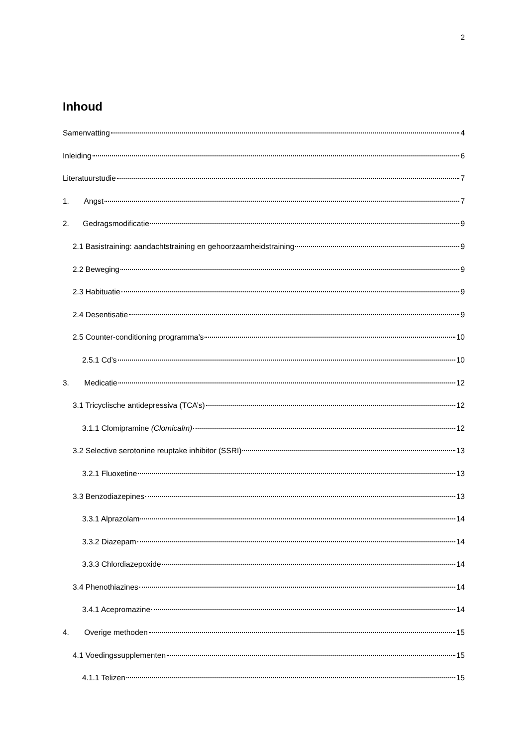2
Inhoud
Samenvatting 4
Inleiding 6
Literatuurstudie 7
1. Angst 7
2. Gedragsmodificatie 9
2.1 Basistraining: aandachtstraining en gehoorzaamheidstraining 9
2.2 Beweging 9
2.3 Habituatie 9
2.4 Desentisatie 9
2.5 Counter-conditioning programma’s 10
2.5.1 Cd’s 10
3. Medicatie 12
3.1 Tricyclische antidepressiva (TCA’s) 12
3.1.1 Clomipramine (Clomicalm) 12
3.2 Selective serotonine reuptake inhibitor (SSRI) 13
3.2.1 Fluoxetine 13
3.3 Benzodiazepines 13
3.3.1 Alprazolam 14
3.3.2 Diazepam 14
3.3.3 Chlordiazepoxide 14
3.4 Phenothiazines 14
3.4.1 Acepromazine 14
4. Overige methoden 15
4.1 Voedingssupplementen 15
4.1.1 Telizen 15